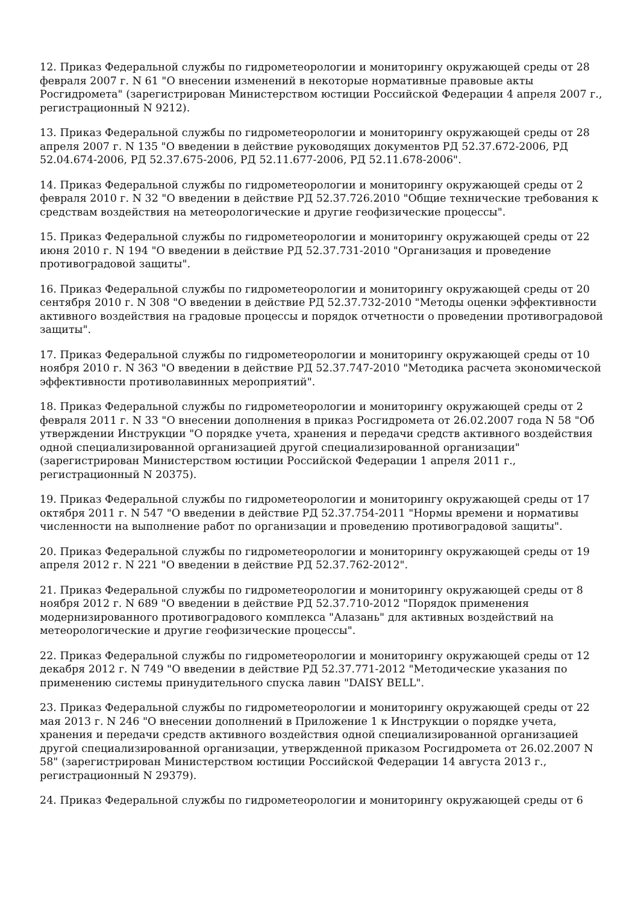12. Приказ Федеральной службы по гидрометеорологии и мониторингу окружающей среды от 28 февраля 2007 г. N 61 "О внесении изменений в некоторые нормативные правовые акты Росгидромета" (зарегистрирован Министерством юстиции Российской Федерации 4 апреля 2007 г., регистрационный N 9212).
13. Приказ Федеральной службы по гидрометеорологии и мониторингу окружающей среды от 28 апреля 2007 г. N 135 "О введении в действие руководящих документов РД 52.37.672-2006, РД 52.04.674-2006, РД 52.37.675-2006, РД 52.11.677-2006, РД 52.11.678-2006".
14. Приказ Федеральной службы по гидрометеорологии и мониторингу окружающей среды от 2 февраля 2010 г. N 32 "О введении в действие РД 52.37.726.2010 "Общие технические требования к средствам воздействия на метеорологические и другие геофизические процессы".
15. Приказ Федеральной службы по гидрометеорологии и мониторингу окружающей среды от 22 июня 2010 г. N 194 "О введении в действие РД 52.37.731-2010 "Организация и проведение противоградовой защиты".
16. Приказ Федеральной службы по гидрометеорологии и мониторингу окружающей среды от 20 сентября 2010 г. N 308 "О введении в действие РД 52.37.732-2010 "Методы оценки эффективности активного воздействия на градовые процессы и порядок отчетности о проведении противоградовой защиты".
17. Приказ Федеральной службы по гидрометеорологии и мониторингу окружающей среды от 10 ноября 2010 г. N 363 "О введении в действие РД 52.37.747-2010 "Методика расчета экономической эффективности противолавинных мероприятий".
18. Приказ Федеральной службы по гидрометеорологии и мониторингу окружающей среды от 2 февраля 2011 г. N 33 "О внесении дополнения в приказ Росгидромета от 26.02.2007 года N 58 "Об утверждении Инструкции "О порядке учета, хранения и передачи средств активного воздействия одной специализированной организацией другой специализированной организации" (зарегистрирован Министерством юстиции Российской Федерации 1 апреля 2011 г., регистрационный N 20375).
19. Приказ Федеральной службы по гидрометеорологии и мониторингу окружающей среды от 17 октября 2011 г. N 547 "О введении в действие РД 52.37.754-2011 "Нормы времени и нормативы численности на выполнение работ по организации и проведению противоградовой защиты".
20. Приказ Федеральной службы по гидрометеорологии и мониторингу окружающей среды от 19 апреля 2012 г. N 221 "О введении в действие РД 52.37.762-2012".
21. Приказ Федеральной службы по гидрометеорологии и мониторингу окружающей среды от 8 ноября 2012 г. N 689 "О введении в действие РД 52.37.710-2012 "Порядок применения модернизированного противоградового комплекса "Алазань" для активных воздействий на метеорологические и другие геофизические процессы".
22. Приказ Федеральной службы по гидрометеорологии и мониторингу окружающей среды от 12 декабря 2012 г. N 749 "О введении в действие РД 52.37.771-2012 "Методические указания по применению системы принудительного спуска лавин "DAISY BELL".
23. Приказ Федеральной службы по гидрометеорологии и мониторингу окружающей среды от 22 мая 2013 г. N 246 "О внесении дополнений в Приложение 1 к Инструкции о порядке учета, хранения и передачи средств активного воздействия одной специализированной организацией другой специализированной организации, утвержденной приказом Росгидромета от 26.02.2007 N 58" (зарегистрирован Министерством юстиции Российской Федерации 14 августа 2013 г., регистрационный N 29379).
24. Приказ Федеральной службы по гидрометеорологии и мониторингу окружающей среды от 6